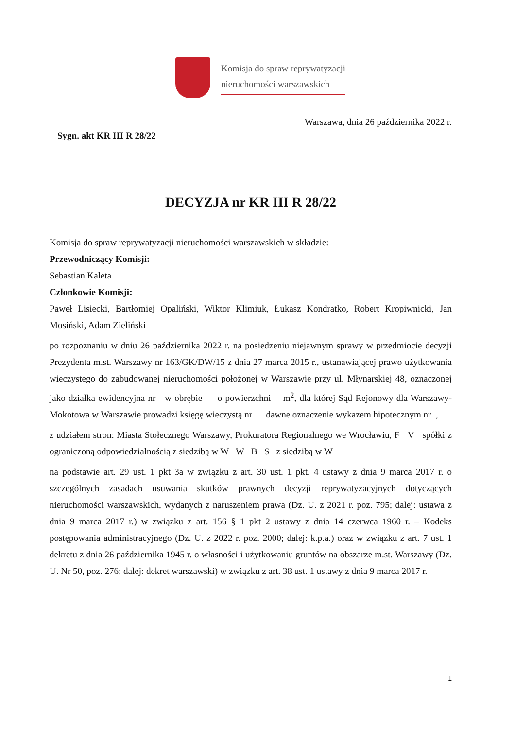Komisja do spraw reprywatyzacji
nieruchomości warszawskich
Warszawa, dnia 26 października 2022 r.
Sygn. akt KR III R 28/22
DECYZJA nr KR III R 28/22
Komisja do spraw reprywatyzacji nieruchomości warszawskich w składzie:
Przewodniczący Komisji:
Sebastian Kaleta
Członkowie Komisji:
Paweł Lisiecki, Bartłomiej Opaliński, Wiktor Klimiuk, Łukasz Kondratko, Robert Kropiwnicki, Jan Mosiński, Adam Zieliński
po rozpoznaniu w dniu 26 października 2022 r. na posiedzeniu niejawnym sprawy w przedmiocie decyzji Prezydenta m.st. Warszawy nr 163/GK/DW/15 z dnia 27 marca 2015 r., ustanawiającej prawo użytkowania wieczystego do zabudowanej nieruchomości położonej w Warszawie przy ul. Młynarskiej 48, oznaczonej jako działka ewidencyjna nr w obrębie o powierzchni m<sup>2</sup>, dla której Sąd Rejonowy dla Warszawy-Mokotowa w Warszawie prowadzi księgę wieczystą nr dawne oznaczenie wykazem hipotecznym nr ,
z udziałem stron: Miasta Stołecznego Warszawy, Prokuratora Regionalnego we Wrocławiu, F V spółki z ograniczoną odpowiedzialnością z siedzibą w W W B S z siedzibą w W
na podstawie art. 29 ust. 1 pkt 3a w związku z art. 30 ust. 1 pkt. 4 ustawy z dnia 9 marca 2017 r. o szczególnych zasadach usuwania skutków prawnych decyzji reprywatyzacyjnych dotyczących nieruchomości warszawskich, wydanych z naruszeniem prawa (Dz. U. z 2021 r. poz. 795; dalej: ustawa z dnia 9 marca 2017 r.) w związku z art. 156 § 1 pkt 2 ustawy z dnia 14 czerwca 1960 r. – Kodeks postępowania administracyjnego (Dz. U. z 2022 r. poz. 2000; dalej: k.p.a.) oraz w związku z art. 7 ust. 1 dekretu z dnia 26 października 1945 r. o własności i użytkowaniu gruntów na obszarze m.st. Warszawy (Dz. U. Nr 50, poz. 276; dalej: dekret warszawski) w związku z art. 38 ust. 1 ustawy z dnia 9 marca 2017 r.
1